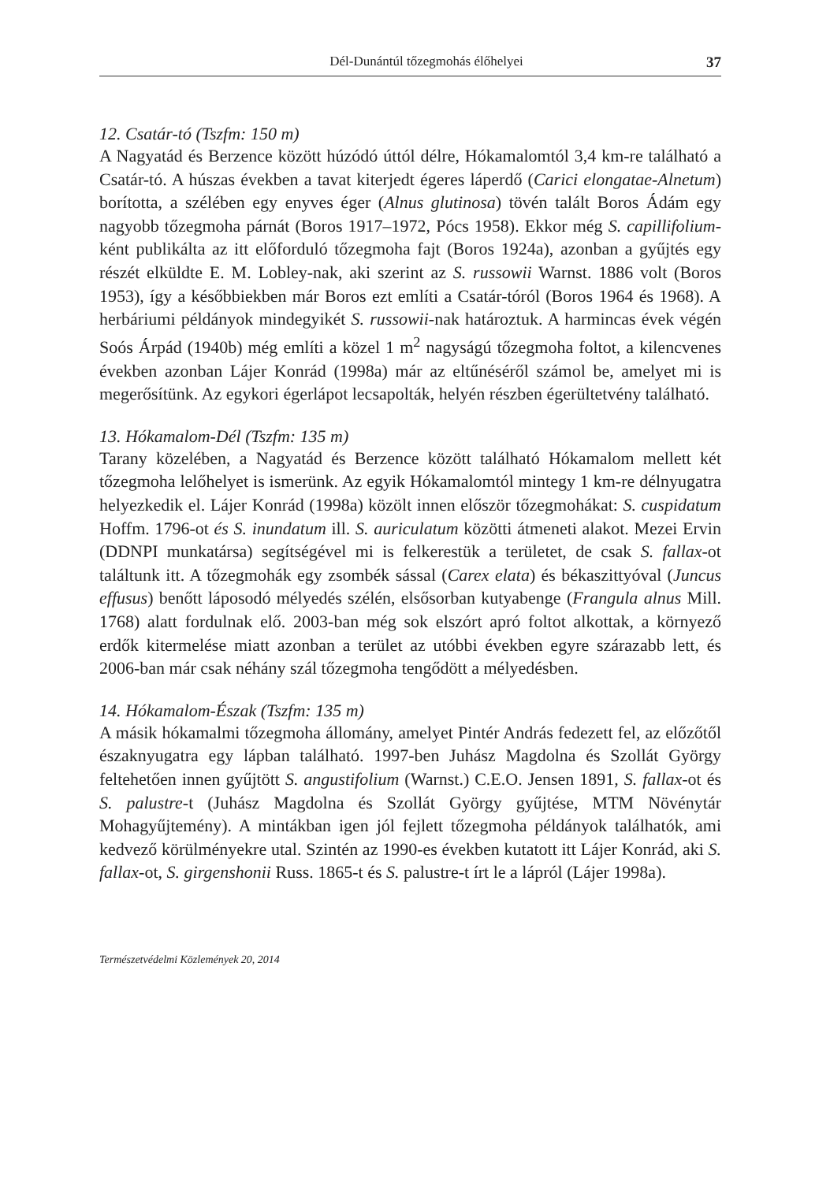Dél-Dunántúl tőzegmohás élőhelyei 37
12. Csatár-tó (Tszfm: 150 m)
A Nagyatád és Berzence között húzódó úttól délre, Hókamalomtól 3,4 km-re található a Csatár-tó. A húszas években a tavat kiterjedt égeres láperdő (Carici elongatae-Alnetum) borította, a szélében egy enyves éger (Alnus glutinosa) tövén talált Boros Ádám egy nagyobb tőzegmoha párnát (Boros 1917–1972, Pócs 1958). Ekkor még S. capillifolium-ként publikálta az itt előforduló tőzegmoha fajt (Boros 1924a), azonban a gyűjtés egy részét elküldte E. M. Lobley-nak, aki szerint az S. russowii Warnst. 1886 volt (Boros 1953), így a későbbiekben már Boros ezt említi a Csatár-tóról (Boros 1964 és 1968). A herbáriumi példányok mindegyikét S. russowii-nak határoztuk. A harmincas évek végén Soós Árpád (1940b) még említi a közel 1 m<sup>2</sup> nagyságú tőzegmoha foltot, a kilencvenes években azonban Lájer Konrád (1998a) már az eltűnéséről számol be, amelyet mi is megerősítünk. Az egykori égerlápot lecsapolták, helyén részben égerültetvény található.
13. Hókamalom-Dél (Tszfm: 135 m)
Tarany közelében, a Nagyatád és Berzence között található Hókamalom mellett két tőzegmoha lelőhelyet is ismerünk. Az egyik Hókamalomtól mintegy 1 km-re délnyugatra helyezkedik el. Lájer Konrád (1998a) közölt innen először tőzegmohákat: S. cuspidatum Hoffm. 1796-ot és S. inundatum ill. S. auriculatum közötti átmeneti alakot. Mezei Ervin (DDNPI munkatársa) segítségével mi is felkerestük a területet, de csak S. fallax-ot találtunk itt. A tőzegmohák egy zsombék sással (Carex elata) és békaszittyóval (Juncus effusus) benőtt láposodó mélyedés szélén, elsősorban kutyabenge (Frangula alnus Mill. 1768) alatt fordulnak elő. 2003-ban még sok elszórt apró foltot alkottak, a környező erdők kitermelése miatt azonban a terület az utóbbi években egyre szárazabb lett, és 2006-ban már csak néhány szál tőzegmoha tengődött a mélyedésben.
14. Hókamalom-Észak (Tszfm: 135 m)
A másik hókamalmi tőzegmoha állomány, amelyet Pintér András fedezett fel, az előzőtől északnyugatra egy lápban található. 1997-ben Juhász Magdolna és Szollát György feltehetően innen gyűjtött S. angustifolium (Warnst.) C.E.O. Jensen 1891, S. fallax-ot és S. palustre-t (Juhász Magdolna és Szollát György gyűjtése, MTM Növénytár Mohagyűjtemény). A mintákban igen jól fejlett tőzegmoha példányok találhatók, ami kedvező körülményekre utal. Szintén az 1990-es években kutatott itt Lájer Konrád, aki S. fallax-ot, S. girgenshonii Russ. 1865-t és S. palustre-t írt le a lápról (Lájer 1998a).
Természetvédelmi Közlemények 20, 2014